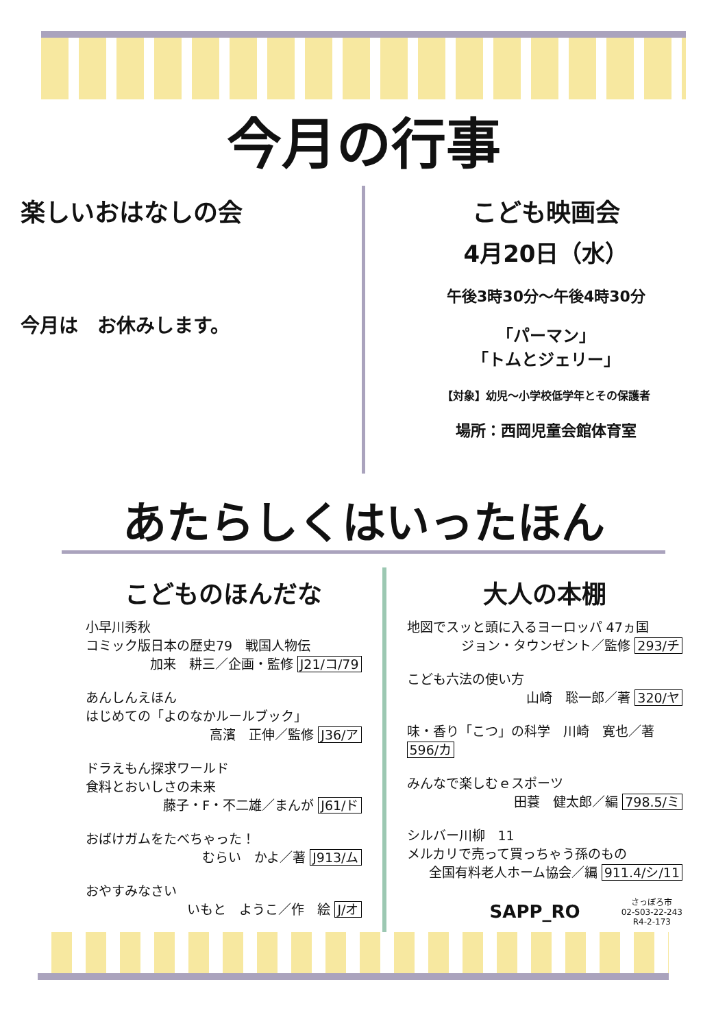今月の行事
楽しいおはなしの会
今月は　お休みします。
こども映画会
4月20日（水）
午後3時30分～午後4時30分
「パーマン」
「トムとジェリー」
【対象】幼児～小学校低学年とその保護者
場所：西岡児童会館体育室
あたらしくはいったほん
こどものほんだな
小早川秀秋
コミック版日本の歴史79　戦国人物伝
加来　耕三／企画・監修 J21/コ/79
あんしんえほん
はじめての「よのなかルールブック」
高濱　正伸／監修 J36/ア
ドラえもん探求ワールド
食料とおいしさの未来
藤子・F・不二雄／まんが J61/ド
おばけガムをたべちゃった！
むらい　かよ／著 J913/ム
おやすみなさい
いもと　ようこ／作　絵 J/オ
大人の本棚
地図でスッと頭に入るヨーロッパ 47ヵ国
ジョン・タウンゼント／監修 293/チ
こども六法の使い方
山崎　聡一郎／著 320/ヤ
味・香り「こつ」の科学　川崎　寛也／著 596/カ
みんなで楽しむｅスポーツ
田蓑　健太郎／編 798.5/ミ
シルバー川柳　11
メルカリで売って買っちゃう孫のもの
全国有料老人ホーム協会／編 911.4/シ/11
SAPP_RO
さっぽろ市
02-S03-22-243
R4-2-173